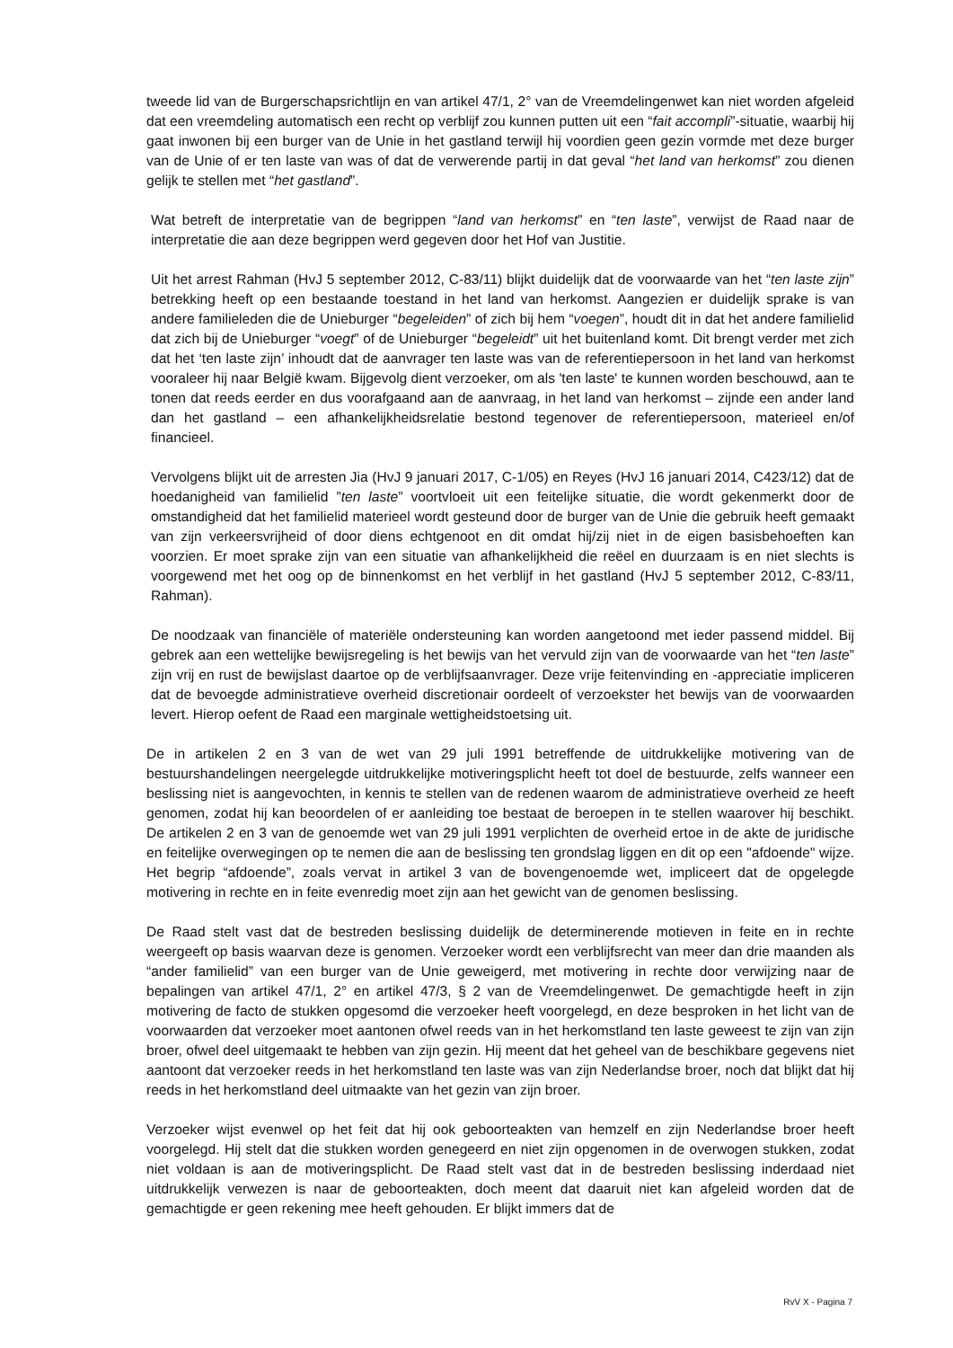tweede lid van de Burgerschapsrichtlijn en van artikel 47/1, 2° van de Vreemdelingenwet kan niet worden afgeleid dat een vreemdeling automatisch een recht op verblijf zou kunnen putten uit een “fait accompli”-situatie, waarbij hij gaat inwonen bij een burger van de Unie in het gastland terwijl hij voordien geen gezin vormde met deze burger van de Unie of er ten laste van was of dat de verwerende partij in dat geval “het land van herkomst” zou dienen gelijk te stellen met “het gastland”.
Wat betreft de interpretatie van de begrippen “land van herkomst” en “ten laste”, verwijst de Raad naar de interpretatie die aan deze begrippen werd gegeven door het Hof van Justitie.
Uit het arrest Rahman (HvJ 5 september 2012, C-83/11) blijkt duidelijk dat de voorwaarde van het “ten laste zijn” betrekking heeft op een bestaande toestand in het land van herkomst. Aangezien er duidelijk sprake is van andere familieleden die de Unieburger “begeleiden” of zich bij hem “voegen”, houdt dit in dat het andere familielid dat zich bij de Unieburger “voegt” of de Unieburger “begeleidt” uit het buitenland komt. Dit brengt verder met zich dat het ‘ten laste zijn’ inhoudt dat de aanvrager ten laste was van de referentiepersoon in het land van herkomst vooraleer hij naar België kwam. Bijgevolg dient verzoeker, om als 'ten laste' te kunnen worden beschouwd, aan te tonen dat reeds eerder en dus voorafgaand aan de aanvraag, in het land van herkomst – zijnde een ander land dan het gastland – een afhankelijkheidsrelatie bestond tegenover de referentiepersoon, materieel en/of financieel.
Vervolgens blijkt uit de arresten Jia (HvJ 9 januari 2017, C-1/05) en Reyes (HvJ 16 januari 2014, C423/12) dat de hoedanigheid van familielid ”ten laste” voortvloeit uit een feitelijke situatie, die wordt gekenmerkt door de omstandigheid dat het familielid materieel wordt gesteund door de burger van de Unie die gebruik heeft gemaakt van zijn verkeersvrijheid of door diens echtgenoot en dit omdat hij/zij niet in de eigen basisbehoeften kan voorzien. Er moet sprake zijn van een situatie van afhankelijkheid die reëel en duurzaam is en niet slechts is voorgewend met het oog op de binnenkomst en het verblijf in het gastland (HvJ 5 september 2012, C-83/11, Rahman).
De noodzaak van financiële of materiële ondersteuning kan worden aangetoond met ieder passend middel. Bij gebrek aan een wettelijke bewijsregeling is het bewijs van het vervuld zijn van de voorwaarde van het “ten laste” zijn vrij en rust de bewijslast daartoe op de verblijfsaanvrager. Deze vrije feitenvinding en -appreciatie impliceren dat de bevoegde administratieve overheid discretionair oordeelt of verzoekster het bewijs van de voorwaarden levert. Hierop oefent de Raad een marginale wettigheidstoetsing uit.
De in artikelen 2 en 3 van de wet van 29 juli 1991 betreffende de uitdrukkelijke motivering van de bestuurshandelingen neergelegde uitdrukkelijke motiveringsplicht heeft tot doel de bestuurde, zelfs wanneer een beslissing niet is aangevochten, in kennis te stellen van de redenen waarom de administratieve overheid ze heeft genomen, zodat hij kan beoordelen of er aanleiding toe bestaat de beroepen in te stellen waarover hij beschikt. De artikelen 2 en 3 van de genoemde wet van 29 juli 1991 verplichten de overheid ertoe in de akte de juridische en feitelijke overwegingen op te nemen die aan de beslissing ten grondslag liggen en dit op een "afdoende" wijze. Het begrip “afdoende”, zoals vervat in artikel 3 van de bovengenoemde wet, impliceert dat de opgelegde motivering in rechte en in feite evenredig moet zijn aan het gewicht van de genomen beslissing.
De Raad stelt vast dat de bestreden beslissing duidelijk de determinerende motieven in feite en in rechte weergeeft op basis waarvan deze is genomen. Verzoeker wordt een verblijfsrecht van meer dan drie maanden als “ander familielid” van een burger van de Unie geweigerd, met motivering in rechte door verwijzing naar de bepalingen van artikel 47/1, 2° en artikel 47/3, § 2 van de Vreemdelingenwet. De gemachtigde heeft in zijn motivering de facto de stukken opgesomd die verzoeker heeft voorgelegd, en deze besproken in het licht van de voorwaarden dat verzoeker moet aantonen ofwel reeds van in het herkomstland ten laste geweest te zijn van zijn broer, ofwel deel uitgemaakt te hebben van zijn gezin. Hij meent dat het geheel van de beschikbare gegevens niet aantoont dat verzoeker reeds in het herkomstland ten laste was van zijn Nederlandse broer, noch dat blijkt dat hij reeds in het herkomstland deel uitmaakte van het gezin van zijn broer.
Verzoeker wijst evenwel op het feit dat hij ook geboorteakten van hemzelf en zijn Nederlandse broer heeft voorgelegd. Hij stelt dat die stukken worden genegeerd en niet zijn opgenomen in de overwogen stukken, zodat niet voldaan is aan de motiveringsplicht. De Raad stelt vast dat in de bestreden beslissing inderdaad niet uitdrukkelijk verwezen is naar de geboorteakten, doch meent dat daaruit niet kan afgeleid worden dat de gemachtigde er geen rekening mee heeft gehouden. Er blijkt immers dat de
RvV X - Pagina 7